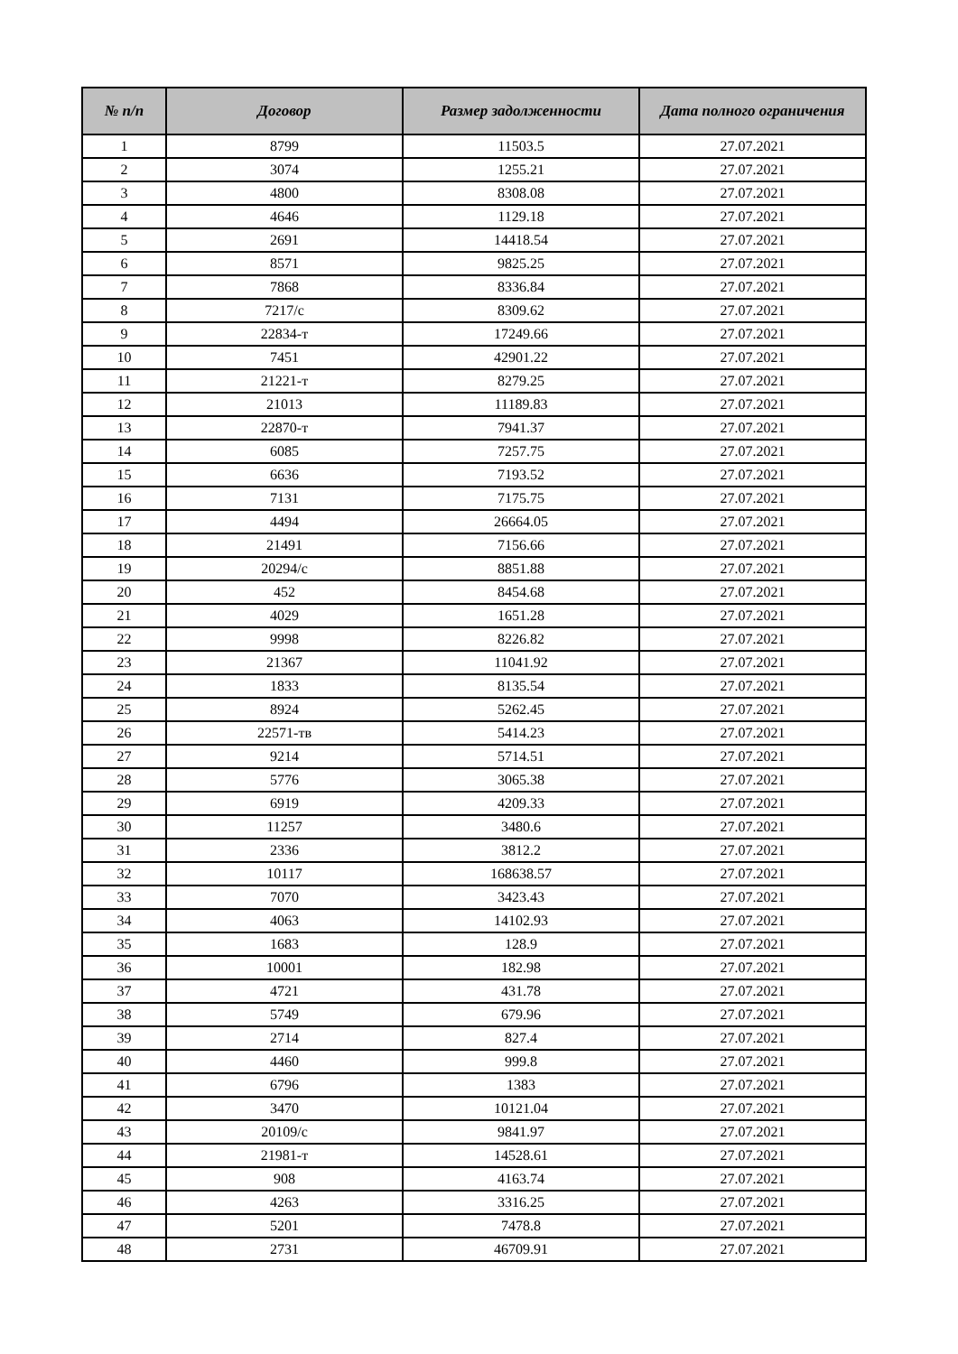| № п/п | Договор | Размер задолженности | Дата полного ограничения |
| --- | --- | --- | --- |
| 1 | 8799 | 11503.5 | 27.07.2021 |
| 2 | 3074 | 1255.21 | 27.07.2021 |
| 3 | 4800 | 8308.08 | 27.07.2021 |
| 4 | 4646 | 1129.18 | 27.07.2021 |
| 5 | 2691 | 14418.54 | 27.07.2021 |
| 6 | 8571 | 9825.25 | 27.07.2021 |
| 7 | 7868 | 8336.84 | 27.07.2021 |
| 8 | 7217/с | 8309.62 | 27.07.2021 |
| 9 | 22834-т | 17249.66 | 27.07.2021 |
| 10 | 7451 | 42901.22 | 27.07.2021 |
| 11 | 21221-т | 8279.25 | 27.07.2021 |
| 12 | 21013 | 11189.83 | 27.07.2021 |
| 13 | 22870-т | 7941.37 | 27.07.2021 |
| 14 | 6085 | 7257.75 | 27.07.2021 |
| 15 | 6636 | 7193.52 | 27.07.2021 |
| 16 | 7131 | 7175.75 | 27.07.2021 |
| 17 | 4494 | 26664.05 | 27.07.2021 |
| 18 | 21491 | 7156.66 | 27.07.2021 |
| 19 | 20294/с | 8851.88 | 27.07.2021 |
| 20 | 452 | 8454.68 | 27.07.2021 |
| 21 | 4029 | 1651.28 | 27.07.2021 |
| 22 | 9998 | 8226.82 | 27.07.2021 |
| 23 | 21367 | 11041.92 | 27.07.2021 |
| 24 | 1833 | 8135.54 | 27.07.2021 |
| 25 | 8924 | 5262.45 | 27.07.2021 |
| 26 | 22571-тв | 5414.23 | 27.07.2021 |
| 27 | 9214 | 5714.51 | 27.07.2021 |
| 28 | 5776 | 3065.38 | 27.07.2021 |
| 29 | 6919 | 4209.33 | 27.07.2021 |
| 30 | 11257 | 3480.6 | 27.07.2021 |
| 31 | 2336 | 3812.2 | 27.07.2021 |
| 32 | 10117 | 168638.57 | 27.07.2021 |
| 33 | 7070 | 3423.43 | 27.07.2021 |
| 34 | 4063 | 14102.93 | 27.07.2021 |
| 35 | 1683 | 128.9 | 27.07.2021 |
| 36 | 10001 | 182.98 | 27.07.2021 |
| 37 | 4721 | 431.78 | 27.07.2021 |
| 38 | 5749 | 679.96 | 27.07.2021 |
| 39 | 2714 | 827.4 | 27.07.2021 |
| 40 | 4460 | 999.8 | 27.07.2021 |
| 41 | 6796 | 1383 | 27.07.2021 |
| 42 | 3470 | 10121.04 | 27.07.2021 |
| 43 | 20109/с | 9841.97 | 27.07.2021 |
| 44 | 21981-т | 14528.61 | 27.07.2021 |
| 45 | 908 | 4163.74 | 27.07.2021 |
| 46 | 4263 | 3316.25 | 27.07.2021 |
| 47 | 5201 | 7478.8 | 27.07.2021 |
| 48 | 2731 | 46709.91 | 27.07.2021 |